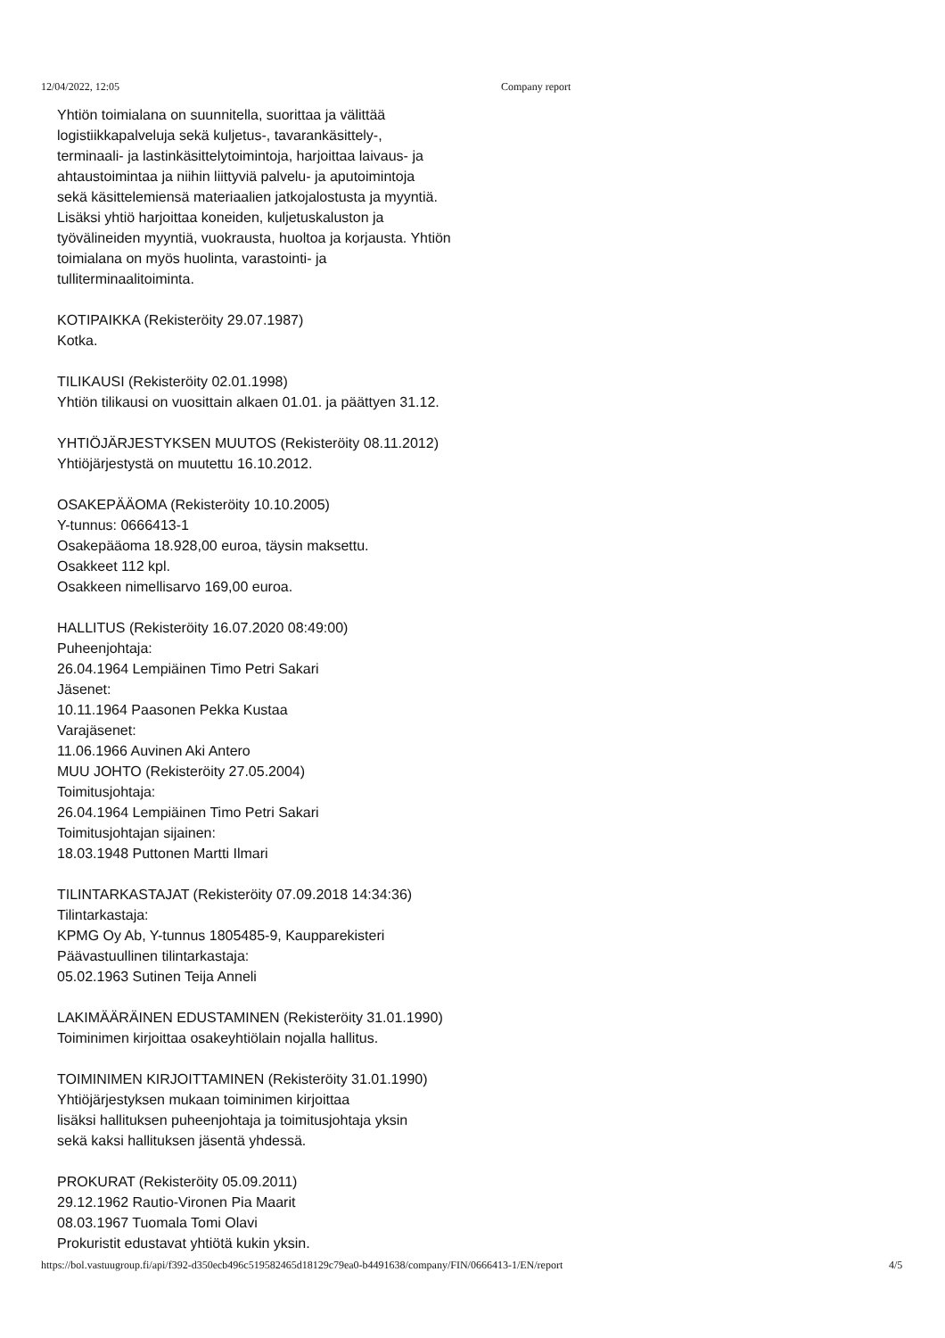12/04/2022, 12:05 Company report
Yhtiön toimialana on suunnitella, suorittaa ja välittää
logistiikkapalveluja sekä kuljetus-, tavarankäsittely-,
terminaali- ja lastinkäsittelytoimintoja, harjoittaa laivaus- ja
ahtaustoimintaa ja niihin liittyviä palvelu- ja aputoimintoja
sekä käsittelemiensä materiaalien jatkojalostusta ja myyntiä.
Lisäksi yhtiö harjoittaa koneiden, kuljetuskaluston ja
työvälineiden myyntiä, vuokrausta, huoltoa ja korjausta. Yhtiön
toimialana on myös huolinta, varastointi- ja
tulliterminaalitoiminta.
KOTIPAIKKA (Rekisteröity 29.07.1987)
Kotka.
TILIKAUSI (Rekisteröity 02.01.1998)
Yhtiön tilikausi on vuosittain alkaen 01.01. ja päättyen 31.12.
YHTIÖJÄRJESTYKSEN MUUTOS (Rekisteröity 08.11.2012)
Yhtiöjärjestystä on muutettu 16.10.2012.
OSAKEPÄÄOMA (Rekisteröity 10.10.2005)
Y-tunnus: 0666413-1
Osakepääoma 18.928,00 euroa, täysin maksettu.
Osakkeet 112 kpl.
Osakkeen nimellisarvo 169,00 euroa.
HALLITUS (Rekisteröity 16.07.2020 08:49:00)
Puheenjohtaja:
26.04.1964 Lempiäinen Timo Petri Sakari
Jäsenet:
10.11.1964 Paasonen Pekka Kustaa
Varajäsenet:
11.06.1966 Auvinen Aki Antero
MUU JOHTO (Rekisteröity 27.05.2004)
Toimitusjohtaja:
26.04.1964 Lempiäinen Timo Petri Sakari
Toimitusjohtajan sijainen:
18.03.1948 Puttonen Martti Ilmari
TILINTARKASTAJAT (Rekisteröity 07.09.2018 14:34:36)
Tilintarkastaja:
KPMG Oy Ab, Y-tunnus 1805485-9, Kaupparekisteri
Päävastuullinen tilintarkastaja:
05.02.1963 Sutinen Teija Anneli
LAKIMÄÄRÄINEN EDUSTAMINEN (Rekisteröity 31.01.1990)
Toiminimen kirjoittaa osakeyhtiölain nojalla hallitus.
TOIMINIMEN KIRJOITTAMINEN (Rekisteröity 31.01.1990)
Yhtiöjärjestyksen mukaan toiminimen kirjoittaa
lisäksi hallituksen puheenjohtaja ja toimitusjohtaja yksin
sekä kaksi hallituksen jäsentä yhdessä.
PROKURAT (Rekisteröity 05.09.2011)
29.12.1962 Rautio-Vironen Pia Maarit
08.03.1967 Tuomala Tomi Olavi
Prokuristit edustavat yhtiötä kukin yksin.
https://bol.vastuugroup.fi/api/f392-d350ecb496c519582465d18129c79ea0-b4491638/company/FIN/0666413-1/EN/report 4/5